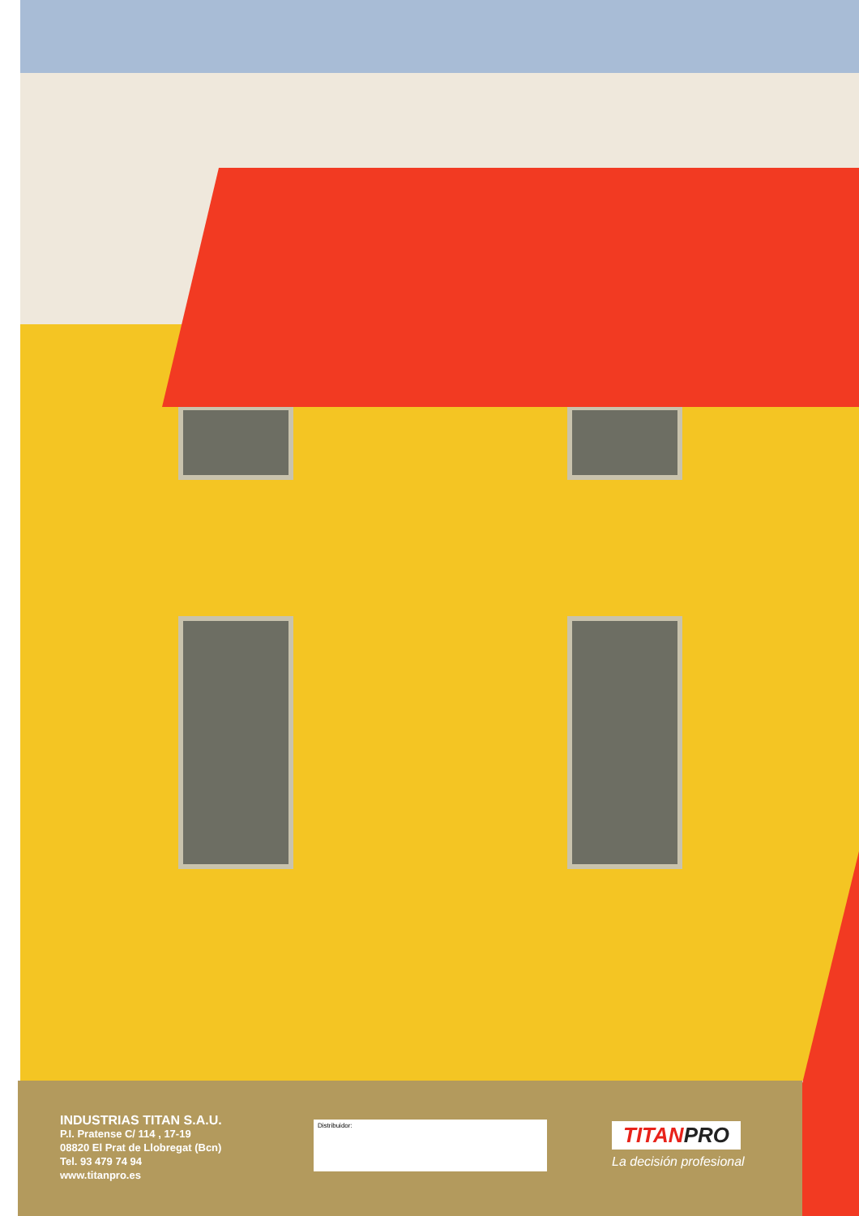INDUSTRIAS TITAN S.A.U.
P.I. Pratense C/ 114 , 17-19
08820 El Prat de Llobregat (Bcn)
Tel. 93 479 74 94
www.titanpro.es
Distribuidor:
TITANPRO
La decisión profesional